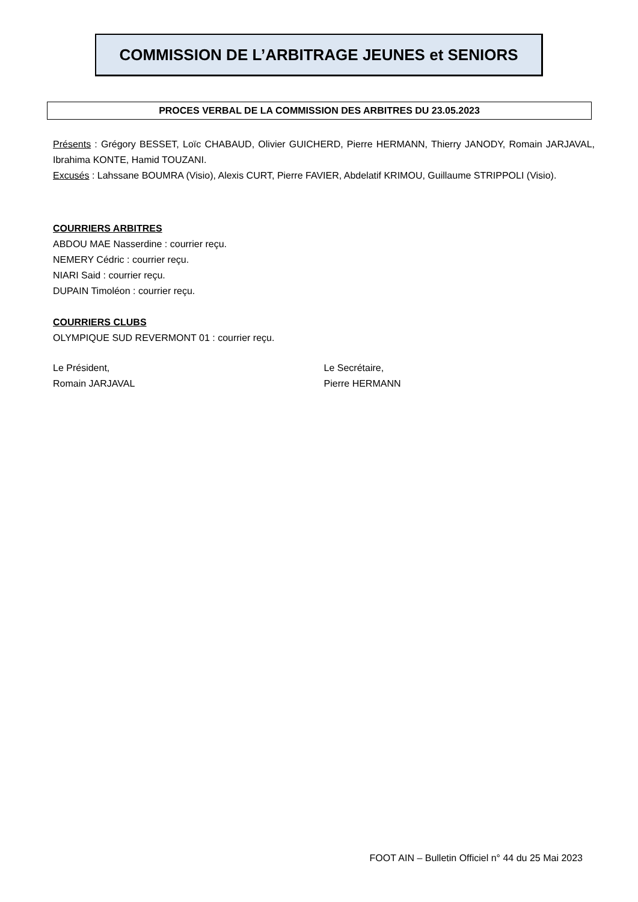COMMISSION DE L’ARBITRAGE JEUNES et SENIORS
PROCES VERBAL DE LA COMMISSION DES ARBITRES DU 23.05.2023
Présents : Grégory BESSET, Loïc CHABAUD, Olivier GUICHERD, Pierre HERMANN, Thierry JANODY, Romain JARJAVAL, Ibrahima KONTE, Hamid TOUZANI.
Excusés : Lahssane BOUMRA (Visio), Alexis CURT, Pierre FAVIER, Abdelatif KRIMOU, Guillaume STRIPPOLI (Visio).
COURRIERS ARBITRES
ABDOU MAE Nasserdine : courrier reçu.
NEMERY Cédric : courrier reçu.
NIARI Said : courrier reçu.
DUPAIN Timoléon : courrier reçu.
COURRIERS CLUBS
OLYMPIQUE SUD REVERMONT 01 : courrier reçu.
Le Président,
Romain JARJAVAL
Le Secrétaire,
Pierre HERMANN
FOOT AIN – Bulletin Officiel n° 44 du 25 Mai 2023